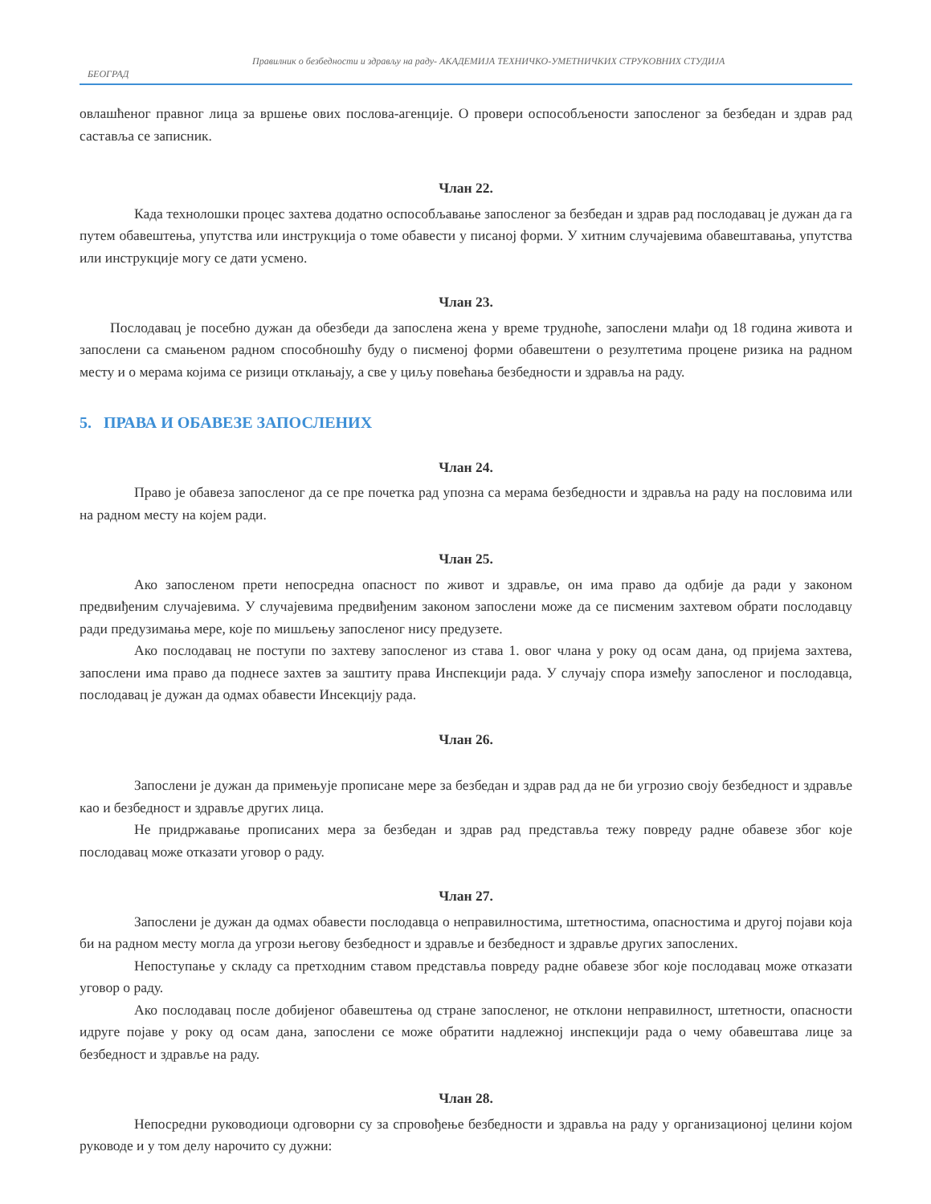Правилник о безбедности и здрављу на раду- АКАДЕМИЈА ТЕХНИЧКО-УМЕТНИЧКИХ СТРУКОВНИХ СТУДИЈА
БЕОГРАД
овлашћеног правног лица за вршење ових послова-агенције. О провери оспособљености запосленог за безбедан и здрав рад саставља се записник.
Члан 22.
Када технолошки процес захтева додатно оспособљавање запосленог за безбедан и здрав рад послодавац је дужан да га путем обавештења, упутства или инструкција о томе обавести у писаној форми. У хитним случајевима обавештавања, упутства или инструкције могу се дати усмено.
Члан 23.
Послодавац је посебно дужан да обезбеди да запослена жена у време трудноће, запослени млађи од 18 година живота и запослени са смањеном радном способношћу буду о писменој форми обавештени о резултетима процене ризика на радном месту и о мерама којима се ризици отклањају, а све у циљу повећања безбедности и здравља на раду.
5. ПРАВА И ОБАВЕЗЕ ЗАПОСЛЕНИХ
Члан 24.
Право је обавеза запосленог да се пре почетка рад упозна са мерама безбедности и здравља на раду на пословима или на радном месту на којем ради.
Члан 25.
Ако запосленом прети непосредна опасност по живот и здравље, он има право да одбије да ради у законом предвиђеним случајевима. У случајевима предвиђеним законом запослени може да се писменим захтевом обрати послодавцу ради предузимања мере, које по мишљењу запосленог нису предузете.
Ако послодавац не поступи по захтеву запосленог из става 1. овог члана у року од осам дана, од пријема захтева, запослени има право да поднесе захтев за заштиту права Инспекцији рада. У случају спора између запосленог и послодавца, послодавац је дужан да одмах обавести Инсекцију рада.
Члан 26.
Запослени је дужан да примењује прописане мере за безбедан и здрав рад да не би угрозио своју безбедност и здравље као и безбедност и здравље других лица.
Не придржавање прописаних мера за безбедан и здрав рад представља тежу повреду радне обавезе због које послодавац може отказати уговор о раду.
Члан 27.
Запослени је дужан да одмах обавести послодавца о неправилностима, штетностима, опасностима и другој појави која би на радном месту могла да угрози његову безбедност и здравље и безбедност и здравље других запослених.
Непоступање у складу са претходним ставом представља повреду радне обавезе због које послодавац може отказати уговор о раду.
Ако послодавац после добијеног обавештења од стране запосленог, не отклони неправилност, штетности, опасности идруге појаве у року од осам дана, запослени се може обратити надлежној инспекцији рада о чему обавештава лице за безбедност и здравље на раду.
Члан 28.
Непосредни руководиоци одговорни су за спровођење безбедности и здравља на раду у организационој целини којом руководе и у том делу нарочито су дужни: